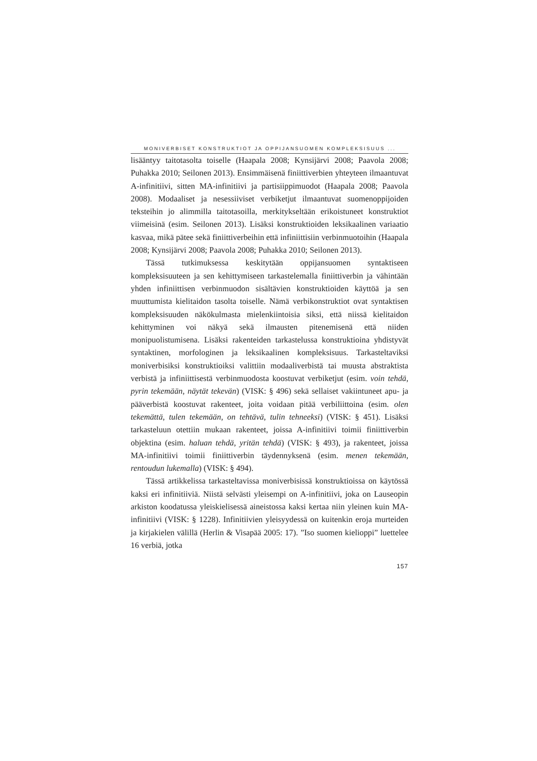MONIVERBISET KONSTRUKTIOT JA OPPIJANSUOMEN KOMPLEKSISUUS ...
lisääntyy taitotasolta toiselle (Haapala 2008; Kynsijärvi 2008; Paavola 2008; Puhakka 2010; Seilonen 2013). Ensimmäisenä finiittiverbien yhteyteen ilmaantuvat A-infinitiivi, sitten MA-infinitiivi ja partisiippimuodot (Haapala 2008; Paavola 2008). Modaaliset ja nesessiiviset verbiketjut ilmaantuvat suomenoppijoiden teksteihin jo alimmilla taitotasoilla, merkitykseltään erikoistuneet konstruktiot viimeisinä (esim. Seilonen 2013). Lisäksi konstruktioiden leksikaalinen variaatio kasvaa, mikä pätee sekä finiittiverbeihin että infiniittisiin verbinmuotoihin (Haapala 2008; Kynsijärvi 2008; Paavola 2008; Puhakka 2010; Seilonen 2013).
Tässä tutkimuksessa keskitytään oppijansuomen syntaktiseen kompleksisuuteen ja sen kehittymiseen tarkastelemalla finiittiverbin ja vähintään yhden infiniittisen verbinmuodon sisältävien konstruktioiden käyttöä ja sen muuttumista kielitaidon tasolta toiselle. Nämä verbikonstruktiot ovat syntaktisen kompleksisuuden näkökulmasta mielenkiintoisia siksi, että niissä kielitaidon kehittyminen voi näkyä sekä ilmausten pitenemisenä että niiden monipuolistumisena. Lisäksi rakenteiden tarkastelussa konstruktioina yhdistyvät syntaktinen, morfologinen ja leksikaalinen kompleksisuus. Tarkasteltaviksi moniverbisiksi konstruktioiksi valittiin modaaliverbistä tai muusta abstraktista verbistä ja infiniittisestä verbinmuodosta koostuvat verbiketjut (esim. voin tehdä, pyrin tekemään, näytät tekevän) (VISK: § 496) sekä sellaiset vakiintuneet apu- ja pääverbistä koostuvat rakenteet, joita voidaan pitää verbiliittoina (esim. olen tekemättä, tulen tekemään, on tehtävä, tulin tehneeksi) (VISK: § 451). Lisäksi tarkasteluun otettiin mukaan rakenteet, joissa A-infinitiivi toimii finiittiverbin objektina (esim. haluan tehdä, yritän tehdä) (VISK: § 493), ja rakenteet, joissa MA-infinitiivi toimii finiittiverbin täydennyksenä (esim. menen tekemään, rentoudun lukemalla) (VISK: § 494).
Tässä artikkelissa tarkasteltavissa moniverbisissä konstruktioissa on käytössä kaksi eri infinitiiviä. Niistä selvästi yleisempi on A-infinitiivi, joka on Lauseopin arkiston koodatussa yleiskielisessä aineistossa kaksi kertaa niin yleinen kuin MA-infinitiivi (VISK: § 1228). Infinitiivien yleisyydessä on kuitenkin eroja murteiden ja kirjakielen välillä (Herlin & Visapää 2005: 17). ”Iso suomen kielioppi” luettelee 16 verbiä, jotka
157